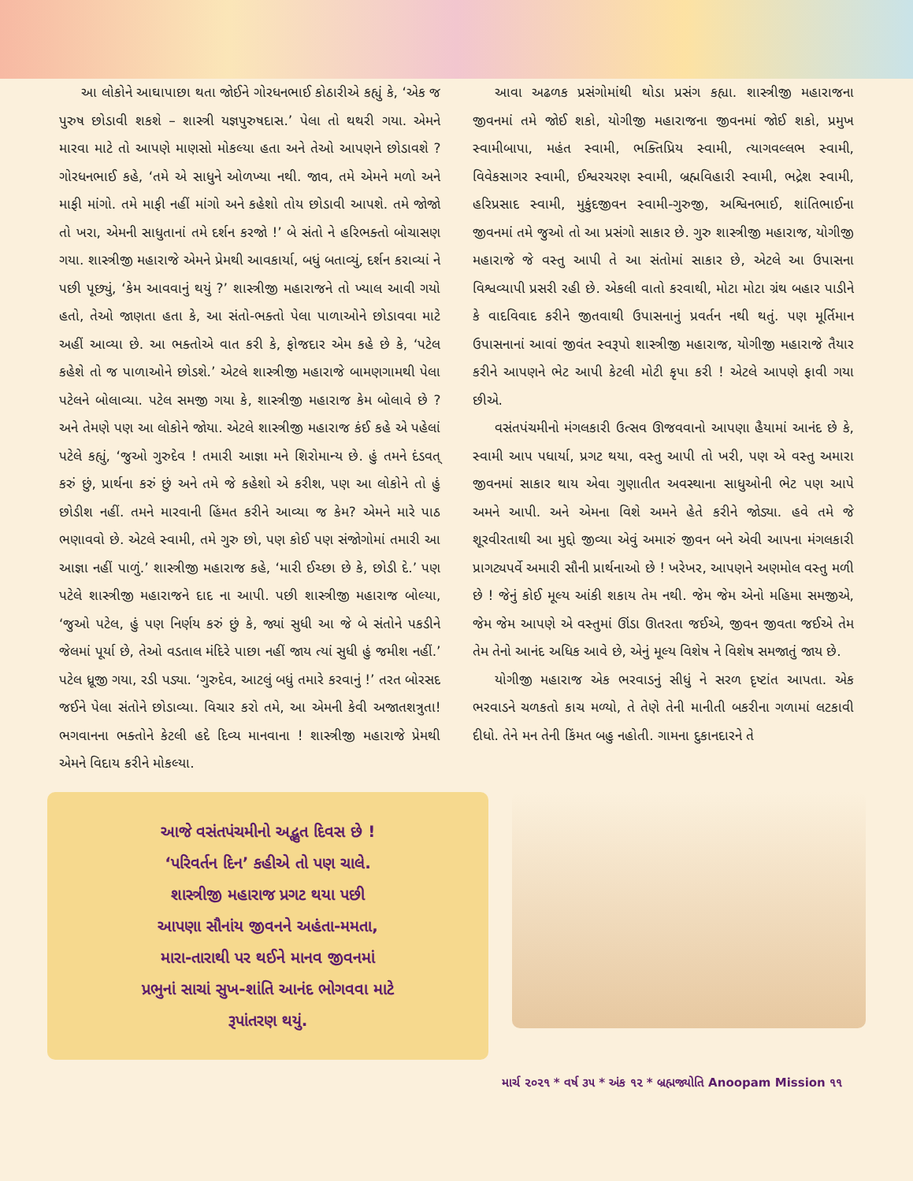આ લોકોને આઘાપાછા થતા જોઈને ગોરધનભાઈ કોઠારીએ કહ્યું કે, ‘એક જ પુરુષ છોડાવી શકશે – શાસ્ત્રી યજ્ઞપુરુષદાસ.’ પેલા તો થથરી ગયા. એમને મારવા માટે તો આપણે માણસો મોકલ્યા હતા અને તેઓ આપણને છોડાવશે ? ગોરધનભાઈ કહે, ‘તમે એ સાધુને ઓળખ્યા નથી. જાવ, તમે એમને મળો અને માફી માંગો. તમે માફી નહીં માંગો અને કહેશો તોય છોડાવી આપશે. તમે જોજો તો ખરા, એમની સાધુતાનાં તમે દર્શન કરજો !’ બે સંતો ને હરિભક્તો બોચાસણ ગયા. શાસ્ત્રીજી મહારાજે એમને પ્રેમથી આવકાર્યા, બધું બતાવ્યું, દર્શન કરાવ્યાં ને પછી પૂછ્યું, ‘કેમ આવવાનું થયું ?’ શાસ્ત્રીજી મહારાજને તો ખ્યાલ આવી ગયો હતો, તેઓ જાણતા હતા કે, આ સંતો-ભક્તો પેલા પાળાઓને છોડાવવા માટે અહીં આવ્યા છે. આ ભક્તોએ વાત કરી કે, ફોજદાર એમ કહે છે કે, ‘પટેલ કહેશે તો જ પાળાઓને છોડશે.’ એટલે શાસ્ત્રીજી મહારાજે બામણગામથી પેલા પટેલને બોલાવ્યા. પટેલ સમજી ગયા કે, શાસ્ત્રીજી મહારાજ કેમ બોલાવે છે ? અને તેમણે પણ આ લોકોને જોયા. એટલે શાસ્ત્રીજી મહારાજ કંઈ કહે એ પહેલાં પટેલે કહ્યું, ‘જુઓ ગુરુદેવ ! તમારી આજ્ઞા મને શિરોમાન્ય છે. હું તમને દંડવત્ કરું છું, પ્રાર્થના કરું છું અને તમે જે કહેશો એ કરીશ, પણ આ લોકોને તો હું છોડીશ નહીં. તમને મારવાની હિંમત કરીને આવ્યા જ કેમ? એમને મારે પાઠ ભણાવવો છે. એટલે સ્વામી, તમે ગુરુ છો, પણ કોઈ પણ સંજોગોમાં તમારી આ આજ્ઞા નહીં પાળું.’ શાસ્ત્રીજી મહારાજ કહે, ‘મારી ઈચ્છા છે કે, છોડી દે.’ પણ પટેલે શાસ્ત્રીજી મહારાજને દાદ ના આપી. પછી શાસ્ત્રીજી મહારાજ બોલ્યા, ‘જુઓ પટેલ, હું પણ નિર્ણય કરું છું કે, જ્યાં સુધી આ જે બે સંતોને પકડીને જેલમાં પૂર્યા છે, તેઓ વડતાલ મંદિરે પાછા નહીં જાય ત્યાં સુધી હું જમીશ નહીં.’ પટેલ ધ્રૂજી ગયા, રડી પડ્યા. ‘ગુરુદેવ, આટલું બધું તમારે કરવાનું !’ તરત બોરસદ જઈને પેલા સંતોને છોડાવ્યા. વિચાર કરો તમે, આ એમની કેવી અજાતશત્રુતા! ભગવાનના ભક્તોને કેટલી હદે દિવ્ય માનવાના ! શાસ્ત્રીજી મહારાજે પ્રેમથી એમને વિદાય કરીને મોકલ્યા.
આવા અઢળક પ્રસંગોમાંથી થોડા પ્રસંગ કહ્યા. શાસ્ત્રીજી મહારાજના જીવનમાં તમે જોઈ શકો, યોગીજી મહારાજના જીવનમાં જોઈ શકો, પ્રમુખ સ્વામીબાપા, મહંત સ્વામી, ભક્તિપ્રિય સ્વામી, ત્યાગવલ્લભ સ્વામી, વિવેકસાગર સ્વામી, ઈશ્વરચરણ સ્વામી, બ્રહ્મવિહારી સ્વામી, ભદ્રેશ સ્વામી, હરિપ્રસાદ સ્વામી, મુકુંદજીવન સ્વામી-ગુરુજી, અશ્વિનભાઈ, શાંતિભાઈના જીવનમાં તમે જુઓ તો આ પ્રસંગો સાકાર છે. ગુરુ શાસ્ત્રીજી મહારાજ, યોગીજી મહારાજે જે વસ્તુ આપી તે આ સંતોમાં સાકાર છે, એટલે આ ઉપાસના વિશ્વવ્યાપી પ્રસરી રહી છે. એકલી વાતો કરવાથી, મોટા મોટા ગ્રંથ બહાર પાડીને કે વાદવિવાદ કરીને જીતવાથી ઉપાસનાનું પ્રવર્તન નથી થતું. પણ મૂર્તિમાન ઉપાસનાનાં આવાં જીવંત સ્વરૂપો શાસ્ત્રીજી મહારાજ, યોગીજી મહારાજે તૈયાર કરીને આપણને ભેટ આપી કેટલી મોટી કૃપા કરી ! એટલે આપણે ફાવી ગયા છીએ.
વસંતપંચમીનો મંગલકારી ઉત્સવ ઊજવવાનો આપણા હૈયામાં આનંદ છે કે, સ્વામી આપ પધાર્યા, પ્રગટ થયા, વસ્તુ આપી તો ખરી, પણ એ વસ્તુ અમારા જીવનમાં સાકાર થાય એવા ગુણાતીત અવસ્થાના સાધુઓની ભેટ પણ આપે અમને આપી. અને એમના વિશે અમને હેતે કરીને જોડ્યા. હવે તમે જે શૂરવીરતાથી આ મુદ્દો જીવ્યા એવું અમારું જીવન બને એવી આપના મંગલકારી પ્રાગટ્યપર્વે અમારી સૌની પ્રાર્થનાઓ છે ! ખરેખર, આપણને અણમોલ વસ્તુ મળી છે ! જેનું કોઈ મૂલ્ય આંકી શકાય તેમ નથી. જેમ જેમ એનો મહિમા સમજીએ, જેમ જેમ આપણે એ વસ્તુમાં ઊંડા ઊતરતા જઈએ, જીવન જીવતા જઈએ તેમ તેમ તેનો આનંદ અધિક આવે છે, એનું મૂલ્ય વિશેષ ને વિશેષ સમજાતું જાય છે.
યોગીજી મહારાજ એક ભરવાડનું સીધું ને સરળ દૃષ્ટાંત આપતા. એક ભરવાડને ચળકતો કાચ મળ્યો, તે તેણે તેની માનીતી બકરીના ગળામાં લટકાવી દીધો. તેને મન તેની કિંમત બહુ નહોતી. ગામના દુકાનદારને તે
આજે વસંતપંચમીનો અદ્ભુત દિવસ છે !
‘પરિવર્તન દિન’ કહીએ તો પણ ચાલે.
શાસ્ત્રીજી મહારાજ પ્રગટ થયા પછી
આપણા સૌનાંય જીવનને અહંતા-મમતા,
મારા-તારાથી પર થઈને માનવ જીવનમાં
પ્રભુનાં સાચાં સુખ-શાંતિ આનંદ ભોગવવા માટે
રૂપાંતરણ થયું.
માર્ચ ૨૦૨૧ * વર્ષ ૩૫ * અંક ૧૨ * બ્રહ્મજ્યોતિ Anoopam Mission ૧૧